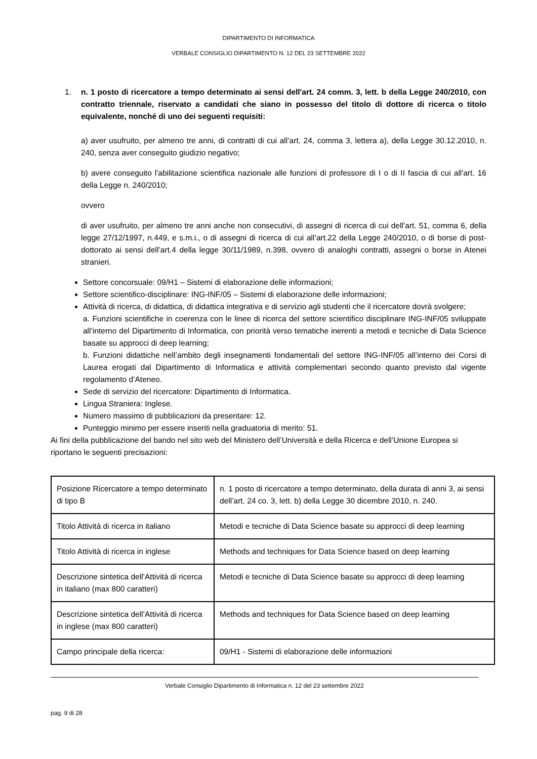DIPARTIMENTO DI INFORMATICA
VERBALE CONSIGLIO DIPARTIMENTO N. 12 DEL 23 SETTEMBRE 2022
1. n. 1 posto di ricercatore a tempo determinato ai sensi dell'art. 24 comm. 3, lett. b della Legge 240/2010, con contratto triennale, riservato a candidati che siano in possesso del titolo di dottore di ricerca o titolo equivalente, nonché di uno dei seguenti requisiti:
a) aver usufruito, per almeno tre anni, di contratti di cui all’art. 24, comma 3, lettera a), della Legge 30.12.2010, n. 240, senza aver conseguito giudizio negativo;
b) avere conseguito l'abilitazione scientifica nazionale alle funzioni di professore di I o di II fascia di cui all'art. 16 della Legge n. 240/2010;
ovvero
di aver usufruito, per almeno tre anni anche non consecutivi, di assegni di ricerca di cui dell’art. 51, comma 6, della legge 27/12/1997, n.449, e s.m.i., o di assegni di ricerca di cui all’art.22 della Legge 240/2010, o di borse di post-dottorato ai sensi dell’art.4 della legge 30/11/1989, n.398, ovvero di analoghi contratti, assegni o borse in Atenei stranieri.
Settore concorsuale: 09/H1 – Sistemi di elaborazione delle informazioni;
Settore scientifico-disciplinare: ING-INF/05 – Sistemi di elaborazione delle informazioni;
Attività di ricerca, di didattica, di didattica integrativa e di servizio agli studenti che il ricercatore dovrà svolgere;
a. Funzioni scientifiche in coerenza con le linee di ricerca del settore scientifico disciplinare ING-INF/05 sviluppate all’interno del Dipartimento di Informatica, con priorità verso tematiche inerenti a metodi e tecniche di Data Science basate su approcci di deep learning;
b. Funzioni didattiche nell’ambito degli insegnamenti fondamentali del settore ING-INF/05 all’interno dei Corsi di Laurea erogati dal Dipartimento di Informatica e attività complementari secondo quanto previsto dal vigente regolamento d’Ateneo.
Sede di servizio del ricercatore: Dipartimento di Informatica.
Lingua Straniera: Inglese.
Numero massimo di pubblicazioni da presentare: 12.
Punteggio minimo per essere inseriti nella graduatoria di merito: 51.
Ai fini della pubblicazione del bando nel sito web del Ministero dell’Università e della Ricerca e dell’Unione Europea si riportano le seguenti precisazioni:
| Posizione Ricercatore a tempo determinato di tipo B | n. 1 posto di ricercatore a tempo determinato, della durata di anni 3, ai sensi dell’art. 24 co. 3, lett. b) della Legge 30 dicembre 2010, n. 240. |
| Titolo Attività di ricerca in italiano | Metodi e tecniche di Data Science basate su approcci di deep learning |
| Titolo Attività di ricerca in inglese | Methods and techniques for Data Science based on deep learning |
| Descrizione sintetica dell’Attività di ricerca in italiano (max 800 caratteri) | Metodi e tecniche di Data Science basate su approcci di deep learning |
| Descrizione sintetica dell’Attività di ricerca in inglese (max 800 caratteri) | Methods and techniques for Data Science based on deep learning |
| Campo principale della ricerca: | 09/H1 - Sistemi di elaborazione delle informazioni |
Verbale Consiglio Dipartimento di Informatica n. 12 del 23 settembre 2022
pag. 9 di 28